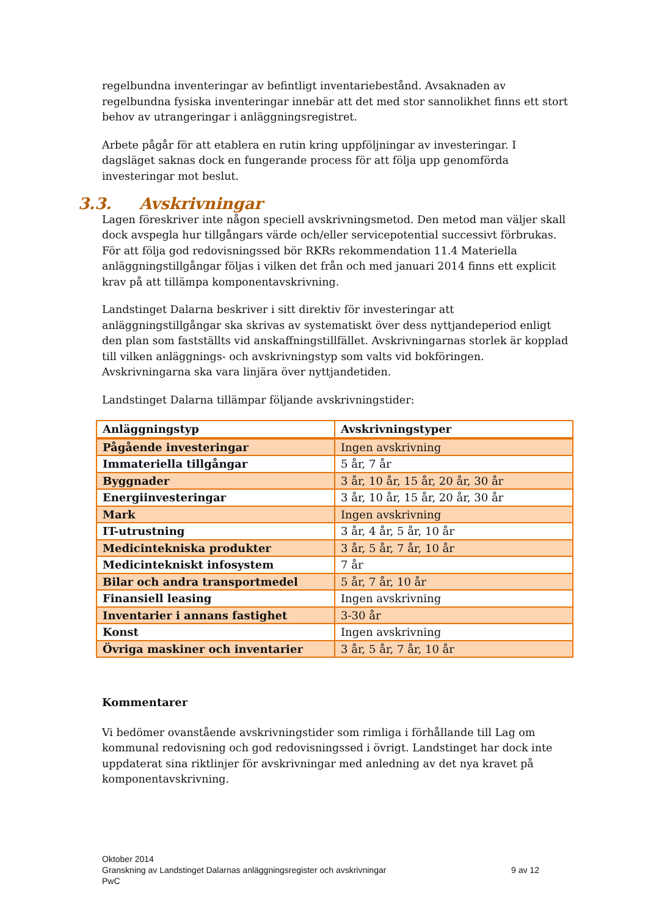regelbundna inventeringar av befintligt inventariebestånd. Avsaknaden av regelbundna fysiska inventeringar innebär att det med stor sannolikhet finns ett stort behov av utrangeringar i anläggningsregistret.
Arbete pågår för att etablera en rutin kring uppföljningar av investeringar. I dagsläget saknas dock en fungerande process för att följa upp genomförda investeringar mot beslut.
3.3. Avskrivningar
Lagen föreskriver inte någon speciell avskrivningsmetod. Den metod man väljer skall dock avspegla hur tillgångars värde och/eller servicepotential successivt förbrukas. För att följa god redovisningssed bör RKRs rekommendation 11.4 Materiella anläggningstillgångar följas i vilken det från och med januari 2014 finns ett explicit krav på att tillämpa komponentavskrivning.
Landstinget Dalarna beskriver i sitt direktiv för investeringar att anläggningstillgångar ska skrivas av systematiskt över dess nyttjandeperiod enligt den plan som fastställts vid anskaffningstillfället. Avskrivningarnas storlek är kopplad till vilken anläggnings- och avskrivningstyp som valts vid bokföringen. Avskrivningarna ska vara linjära över nyttjandetiden.
Landstinget Dalarna tillämpar följande avskrivningstider:
| Anläggningstyp | Avskrivningstyper |
| --- | --- |
| Pågående investeringar | Ingen avskrivning |
| Immateriella tillgångar | 5 år, 7 år |
| Byggnader | 3 år, 10 år, 15 år, 20 år, 30 år |
| Energiinvesteringar | 3 år, 10 år, 15 år, 20 år, 30 år |
| Mark | Ingen avskrivning |
| IT-utrustning | 3 år, 4 år, 5 år, 10 år |
| Medicintekniska produkter | 3 år, 5 år, 7 år, 10 år |
| Medicintekniskt infosystem | 7 år |
| Bilar och andra transportmedel | 5 år, 7 år, 10 år |
| Finansiell leasing | Ingen avskrivning |
| Inventarier i annans fastighet | 3-30 år |
| Konst | Ingen avskrivning |
| Övriga maskiner och inventarier | 3 år, 5 år, 7 år, 10 år |
Kommentarer
Vi bedömer ovanstående avskrivningstider som rimliga i förhållande till Lag om kommunal redovisning och god redovisningssed i övrigt. Landstinget har dock inte uppdaterat sina riktlinjer för avskrivningar med anledning av det nya kravet på komponentavskrivning.
Oktober 2014
Granskning av Landstinget Dalarnas anläggningsregister och avskrivningar
9 av 12
PwC